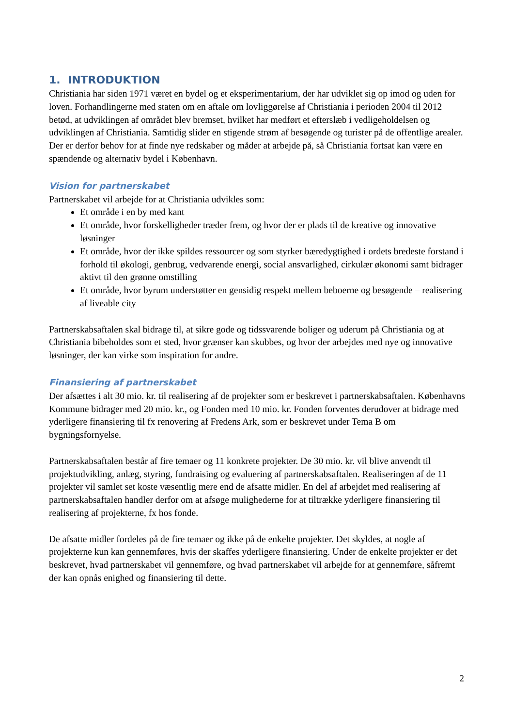1. INTRODUKTION
Christiania har siden 1971 været en bydel og et eksperimentarium, der har udviklet sig op imod og uden for loven. Forhandlingerne med staten om en aftale om lovliggørelse af Christiania i perioden 2004 til 2012 betød, at udviklingen af området blev bremset, hvilket har medført et efterslæb i vedligeholdelsen og udviklingen af Christiania. Samtidig slider en stigende strøm af besøgende og turister på de offentlige arealer. Der er derfor behov for at finde nye redskaber og måder at arbejde på, så Christiania fortsat kan være en spændende og alternativ bydel i København.
Vision for partnerskabet
Partnerskabet vil arbejde for at Christiania udvikles som:
Et område i en by med kant
Et område, hvor forskelligheder træder frem, og hvor der er plads til de kreative og innovative løsninger
Et område, hvor der ikke spildes ressourcer og som styrker bæredygtighed i ordets bredeste forstand i forhold til økologi, genbrug, vedvarende energi, social ansvarlighed, cirkulær økonomi samt bidrager aktivt til den grønne omstilling
Et område, hvor byrum understøtter en gensidig respekt mellem beboerne og besøgende – realisering af liveable city
Partnerskabsaftalen skal bidrage til, at sikre gode og tidssvarende boliger og uderum på Christiania og at Christiania bibeholdes som et sted, hvor grænser kan skubbes, og hvor der arbejdes med nye og innovative løsninger, der kan virke som inspiration for andre.
Finansiering af partnerskabet
Der afsættes i alt 30 mio. kr. til realisering af de projekter som er beskrevet i partnerskabsaftalen. Københavns Kommune bidrager med 20 mio. kr., og Fonden med 10 mio. kr. Fonden forventes derudover at bidrage med yderligere finansiering til fx renovering af Fredens Ark, som er beskrevet under Tema B om bygningsfornyelse.
Partnerskabsaftalen består af fire temaer og 11 konkrete projekter. De 30 mio. kr. vil blive anvendt til projektudvikling, anlæg, styring, fundraising og evaluering af partnerskabsaftalen. Realiseringen af de 11 projekter vil samlet set koste væsentlig mere end de afsatte midler. En del af arbejdet med realisering af partnerskabsaftalen handler derfor om at afsøge mulighederne for at tiltrække yderligere finansiering til realisering af projekterne, fx hos fonde.
De afsatte midler fordeles på de fire temaer og ikke på de enkelte projekter. Det skyldes, at nogle af projekterne kun kan gennemføres, hvis der skaffes yderligere finansiering. Under de enkelte projekter er det beskrevet, hvad partnerskabet vil gennemføre, og hvad partnerskabet vil arbejde for at gennemføre, såfremt der kan opnås enighed og finansiering til dette.
2